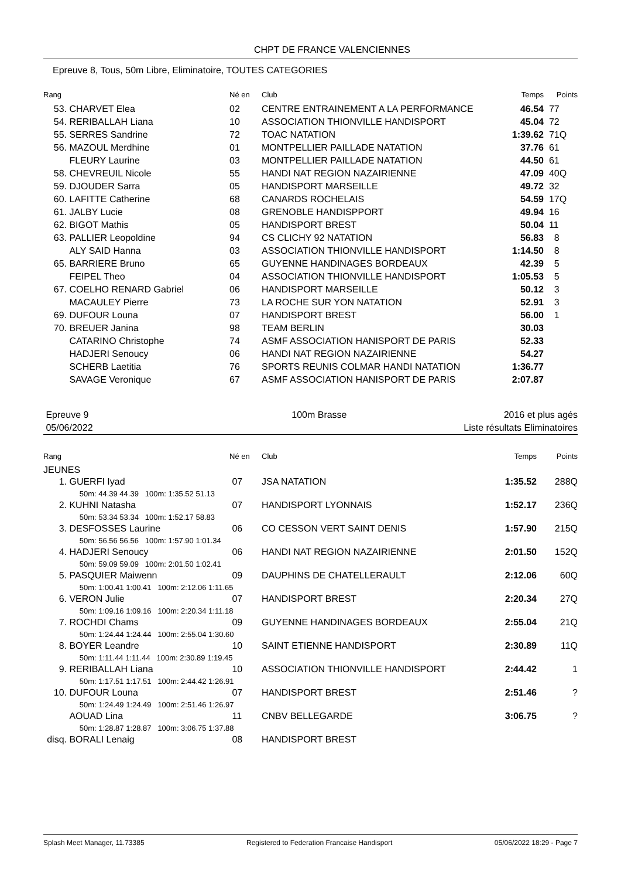CHPT DE FRANCE VALENCIENNES
Epreuve 8, Tous, 50m Libre, Eliminatoire, TOUTES CATEGORIES
| Rang | | Né en | Club | Temps | Points |
| --- | --- | --- | --- | --- | --- |
| 53. | CHARVET Elea | 02 | CENTRE ENTRAINEMENT A LA PERFORMANCE | 46.54 | 77 |
| 54. | RERIBALLAH Liana | 10 | ASSOCIATION THIONVILLE HANDISPORT | 45.04 | 72 |
| 55. | SERRES Sandrine | 72 | TOAC NATATION | 1:39.62 | 71Q |
| 56. | MAZOUL Merdhine | 01 | MONTPELLIER PAILLADE NATATION | 37.76 | 61 |
| | FLEURY Laurine | 03 | MONTPELLIER PAILLADE NATATION | 44.50 | 61 |
| 58. | CHEVREUIL Nicole | 55 | HANDI NAT REGION NAZAIRIENNE | 47.09 | 40Q |
| 59. | DJOUDER Sarra | 05 | HANDISPORT MARSEILLE | 49.72 | 32 |
| 60. | LAFITTE Catherine | 68 | CANARDS ROCHELAIS | 54.59 | 17Q |
| 61. | JALBY Lucie | 08 | GRENOBLE HANDISPPORT | 49.94 | 16 |
| 62. | BIGOT Mathis | 05 | HANDISPORT BREST | 50.04 | 11 |
| 63. | PALLIER Leopoldine | 94 | CS CLICHY 92 NATATION | 56.83 | 8 |
| | ALY SAID Hanna | 03 | ASSOCIATION THIONVILLE HANDISPORT | 1:14.50 | 8 |
| 65. | BARRIERE Bruno | 65 | GUYENNE HANDINAGES BORDEAUX | 42.39 | 5 |
| | FEIPEL Theo | 04 | ASSOCIATION THIONVILLE HANDISPORT | 1:05.53 | 5 |
| 67. | COELHO RENARD Gabriel | 06 | HANDISPORT MARSEILLE | 50.12 | 3 |
| | MACAULEY Pierre | 73 | LA ROCHE SUR YON NATATION | 52.91 | 3 |
| 69. | DUFOUR Louna | 07 | HANDISPORT BREST | 56.00 | 1 |
| 70. | BREUER Janina | 98 | TEAM BERLIN | 30.03 | |
| | CATARINO Christophe | 74 | ASMF ASSOCIATION HANISPORT DE PARIS | 52.33 | |
| | HADJERI Senoucy | 06 | HANDI NAT REGION NAZAIRIENNE | 54.27 | |
| | SCHERB Laetitia | 76 | SPORTS REUNIS COLMAR HANDI NATATION | 1:36.77 | |
| | SAVAGE Veronique | 67 | ASMF ASSOCIATION HANISPORT DE PARIS | 2:07.87 | |
Epreuve 9
05/06/2022
100m Brasse 2016 et plus agés
Liste résultats Eliminatoires
| Rang | | Né en | Club | Temps | Points |
| --- | --- | --- | --- | --- | --- |
| JEUNES | | | | | |
| 1. | GUERFI Iyad | 07 | JSA NATATION | 1:35.52 | 288Q |
| | 50m: 44.39 44.39 100m: 1:35.52 51.13 | | | | |
| 2. | KUHNI Natasha | 07 | HANDISPORT LYONNAIS | 1:52.17 | 236Q |
| | 50m: 53.34 53.34 100m: 1:52.17 58.83 | | | | |
| 3. | DESFOSSES Laurine | 06 | CO CESSON VERT SAINT DENIS | 1:57.90 | 215Q |
| | 50m: 56.56 56.56 100m: 1:57.90 1:01.34 | | | | |
| 4. | HADJERI Senoucy | 06 | HANDI NAT REGION NAZAIRIENNE | 2:01.50 | 152Q |
| | 50m: 59.09 59.09 100m: 2:01.50 1:02.41 | | | | |
| 5. | PASQUIER Maiwenn | 09 | DAUPHINS DE CHATELLERAULT | 2:12.06 | 60Q |
| | 50m: 1:00.41 1:00.41 100m: 2:12.06 1:11.65 | | | | |
| 6. | VERON Julie | 07 | HANDISPORT BREST | 2:20.34 | 27Q |
| | 50m: 1:09.16 1:09.16 100m: 2:20.34 1:11.18 | | | | |
| 7. | ROCHDI Chams | 09 | GUYENNE HANDINAGES BORDEAUX | 2:55.04 | 21Q |
| | 50m: 1:24.44 1:24.44 100m: 2:55.04 1:30.60 | | | | |
| 8. | BOYER Leandre | 10 | SAINT ETIENNE HANDISPORT | 2:30.89 | 11Q |
| | 50m: 1:11.44 1:11.44 100m: 2:30.89 1:19.45 | | | | |
| 9. | RERIBALLAH Liana | 10 | ASSOCIATION THIONVILLE HANDISPORT | 2:44.42 | 1 |
| | 50m: 1:17.51 1:17.51 100m: 2:44.42 1:26.91 | | | | |
| 10. | DUFOUR Louna | 07 | HANDISPORT BREST | 2:51.46 | ? |
| | 50m: 1:24.49 1:24.49 100m: 2:51.46 1:26.97 | | | | |
| | AOUAD Lina | 11 | CNBV BELLEGARDE | 3:06.75 | ? |
| | 50m: 1:28.87 1:28.87 100m: 3:06.75 1:37.88 | | | | |
| disq. | BORALI Lenaig | 08 | HANDISPORT BREST | | |
Splash Meet Manager, 11.73385 Registered to Federation Francaise Handisport 05/06/2022 18:29 - Page 7